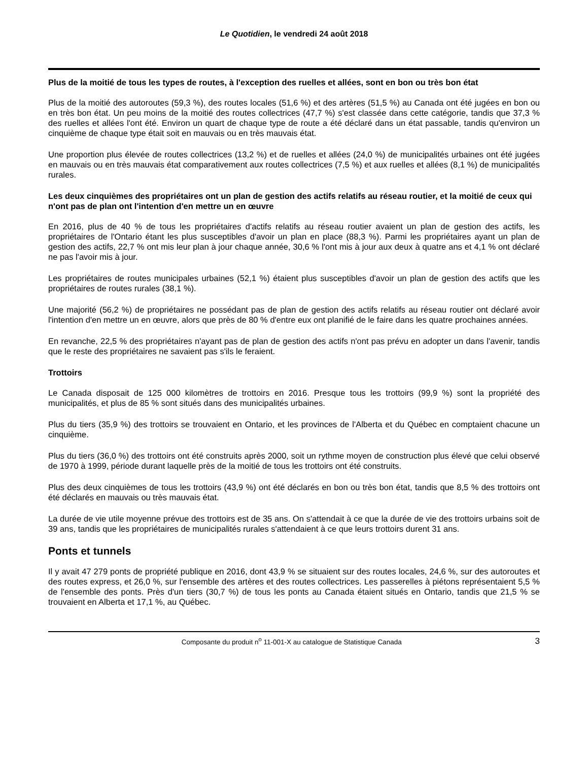Le Quotidien, le vendredi 24 août 2018
Plus de la moitié de tous les types de routes, à l'exception des ruelles et allées, sont en bon ou très bon état
Plus de la moitié des autoroutes (59,3 %), des routes locales (51,6 %) et des artères (51,5 %) au Canada ont été jugées en bon ou en très bon état. Un peu moins de la moitié des routes collectrices (47,7 %) s'est classée dans cette catégorie, tandis que 37,3 % des ruelles et allées l'ont été. Environ un quart de chaque type de route a été déclaré dans un état passable, tandis qu'environ un cinquième de chaque type était soit en mauvais ou en très mauvais état.
Une proportion plus élevée de routes collectrices (13,2 %) et de ruelles et allées (24,0 %) de municipalités urbaines ont été jugées en mauvais ou en très mauvais état comparativement aux routes collectrices (7,5 %) et aux ruelles et allées (8,1 %) de municipalités rurales.
Les deux cinquièmes des propriétaires ont un plan de gestion des actifs relatifs au réseau routier, et la moitié de ceux qui n'ont pas de plan ont l'intention d'en mettre un en œuvre
En 2016, plus de 40 % de tous les propriétaires d'actifs relatifs au réseau routier avaient un plan de gestion des actifs, les propriétaires de l'Ontario étant les plus susceptibles d'avoir un plan en place (88,3 %). Parmi les propriétaires ayant un plan de gestion des actifs, 22,7 % ont mis leur plan à jour chaque année, 30,6 % l'ont mis à jour aux deux à quatre ans et 4,1 % ont déclaré ne pas l'avoir mis à jour.
Les propriétaires de routes municipales urbaines (52,1 %) étaient plus susceptibles d'avoir un plan de gestion des actifs que les propriétaires de routes rurales (38,1 %).
Une majorité (56,2 %) de propriétaires ne possédant pas de plan de gestion des actifs relatifs au réseau routier ont déclaré avoir l'intention d'en mettre un en œuvre, alors que près de 80 % d'entre eux ont planifié de le faire dans les quatre prochaines années.
En revanche, 22,5 % des propriétaires n'ayant pas de plan de gestion des actifs n'ont pas prévu en adopter un dans l'avenir, tandis que le reste des propriétaires ne savaient pas s'ils le feraient.
Trottoirs
Le Canada disposait de 125 000 kilomètres de trottoirs en 2016. Presque tous les trottoirs (99,9 %) sont la propriété des municipalités, et plus de 85 % sont situés dans des municipalités urbaines.
Plus du tiers (35,9 %) des trottoirs se trouvaient en Ontario, et les provinces de l'Alberta et du Québec en comptaient chacune un cinquième.
Plus du tiers (36,0 %) des trottoirs ont été construits après 2000, soit un rythme moyen de construction plus élevé que celui observé de 1970 à 1999, période durant laquelle près de la moitié de tous les trottoirs ont été construits.
Plus des deux cinquièmes de tous les trottoirs (43,9 %) ont été déclarés en bon ou très bon état, tandis que 8,5 % des trottoirs ont été déclarés en mauvais ou très mauvais état.
La durée de vie utile moyenne prévue des trottoirs est de 35 ans. On s'attendait à ce que la durée de vie des trottoirs urbains soit de 39 ans, tandis que les propriétaires de municipalités rurales s'attendaient à ce que leurs trottoirs durent 31 ans.
Ponts et tunnels
Il y avait 47 279 ponts de propriété publique en 2016, dont 43,9 % se situaient sur des routes locales, 24,6 %, sur des autoroutes et des routes express, et 26,0 %, sur l'ensemble des artères et des routes collectrices. Les passerelles à piétons représentaient 5,5 % de l'ensemble des ponts. Près d'un tiers (30,7 %) de tous les ponts au Canada étaient situés en Ontario, tandis que 21,5 % se trouvaient en Alberta et 17,1 %, au Québec.
Composante du produit n<sup>o</sup> 11-001-X au catalogue de Statistique Canada 3